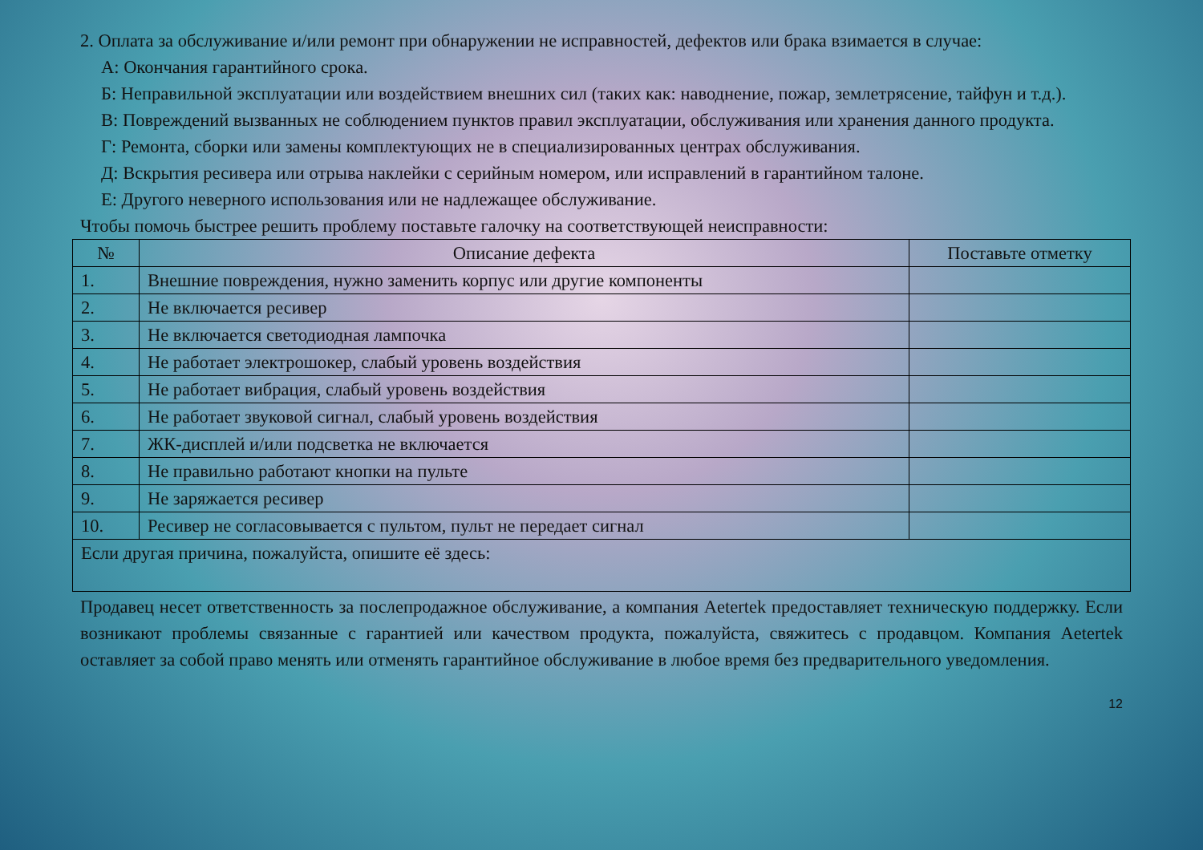2. Оплата за обслуживание и/или ремонт при обнаружении не исправностей, дефектов или брака взимается в случае:
А: Окончания гарантийного срока.
Б: Неправильной эксплуатации или воздействием внешних сил (таких как: наводнение, пожар, землетрясение, тайфун и т.д.).
В: Повреждений вызванных не соблюдением пунктов правил эксплуатации, обслуживания или хранения данного продукта.
Г: Ремонта, сборки или замены комплектующих не в специализированных центрах обслуживания.
Д: Вскрытия ресивера или отрыва наклейки с серийным номером, или исправлений в гарантийном талоне.
Е: Другого неверного использования или не надлежащее обслуживание.
Чтобы помочь быстрее решить проблему поставьте галочку на соответствующей неисправности:
| № | Описание дефекта | Поставьте отметку |
| --- | --- | --- |
| 1. | Внешние повреждения, нужно заменить корпус или другие компоненты | |
| 2. | Не включается ресивер | |
| 3. | Не включается светодиодная лампочка | |
| 4. | Не работает электрошокер, слабый уровень воздействия | |
| 5. | Не работает вибрация, слабый уровень воздействия | |
| 6. | Не работает звуковой сигнал, слабый уровень воздействия | |
| 7. | ЖК-дисплей и/или подсветка не включается | |
| 8. | Не правильно работают кнопки на пульте | |
| 9. | Не заряжается ресивер | |
| 10. | Ресивер не согласовывается с пультом, пульт не передает сигнал | |
| Если другая причина, пожалуйста, опишите её здесь: | | |
Продавец несет ответственность за послепродажное обслуживание, а компания Aetertek предоставляет техническую поддержку. Если возникают проблемы связанные с гарантией или качеством продукта, пожалуйста, свяжитесь с продавцом. Компания Aetertek оставляет за собой право менять или отменять гарантийное обслуживание в любое время без предварительного уведомления.
12